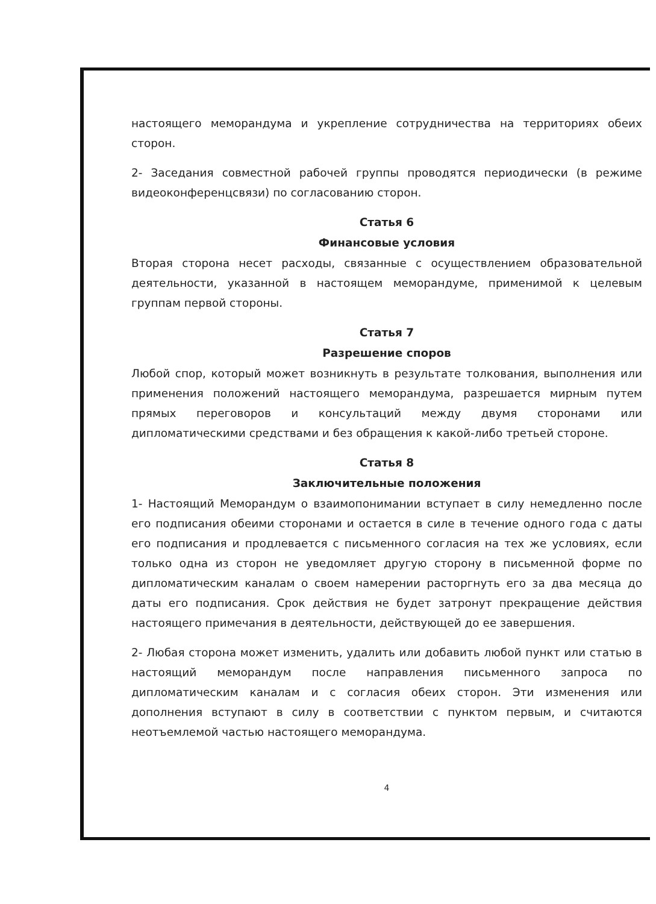настоящего меморандума и укрепление сотрудничества на территориях обеих сторон.
2- Заседания совместной рабочей группы проводятся периодически (в режиме видеоконференцсвязи) по согласованию сторон.
Статья 6
Финансовые условия
Вторая сторона несет расходы, связанные с осуществлением образовательной деятельности, указанной в настоящем меморандуме, применимой к целевым группам первой стороны.
Статья 7
Разрешение споров
Любой спор, который может возникнуть в результате толкования, выполнения или применения положений настоящего меморандума, разрешается мирным путем прямых переговоров и консультаций между двумя сторонами или дипломатическими средствами и без обращения к какой-либо третьей стороне.
Статья 8
Заключительные положения
1- Настоящий Меморандум о взаимопонимании вступает в силу немедленно после его подписания обеими сторонами и остается в силе в течение одного года с даты его подписания и продлевается с письменного согласия на тех же условиях, если только одна из сторон не уведомляет другую сторону в письменной форме по дипломатическим каналам о своем намерении расторгнуть его за два месяца до даты его подписания. Срок действия не будет затронут прекращение действия настоящего примечания в деятельности, действующей до ее завершения.
2- Любая сторона может изменить, удалить или добавить любой пункт или статью в настоящий меморандум после направления письменного запроса по дипломатическим каналам и с согласия обеих сторон. Эти изменения или дополнения вступают в силу в соответствии с пунктом первым, и считаются неотъемлемой частью настоящего меморандума.
4